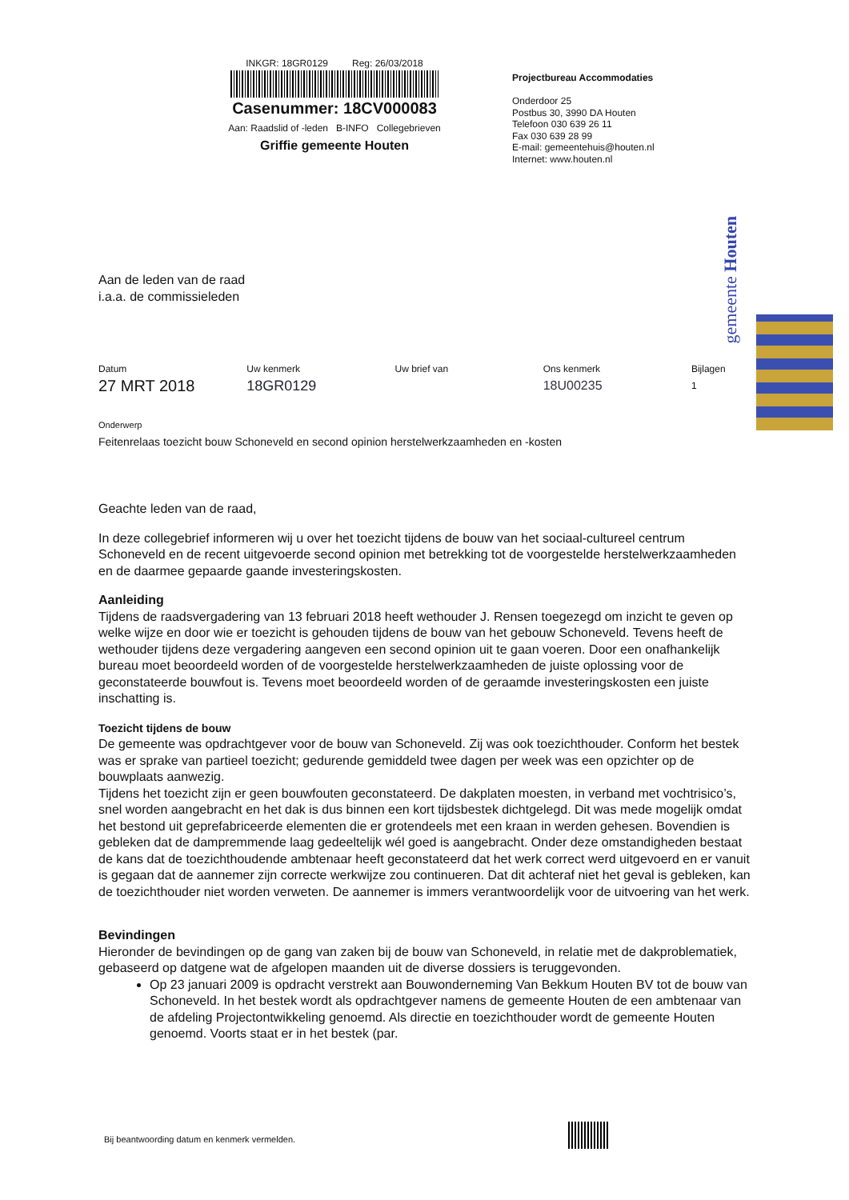INKGR: 18GR0129 Reg: 26/03/2018
Casenummer: 18CV000083
Aan: Raadslid of -leden B-INFO Collegebrieven
Griffie gemeente Houten
Projectbureau Accommodaties
Onderdoor 25
Postbus 30, 3990 DA Houten
Telefoon 030 639 26 11
Fax 030 639 28 99
E-mail: gemeentehuis@houten.nl
Internet: www.houten.nl
gemeente Houten
Aan de leden van de raad
i.a.a. de commissieleden
Datum
27 MRT 2018
Uw kenmerk
18GR0129
Uw brief van Ons kenmerk
18U00235
Bijlagen
1
Onderwerp
Feitenrelaas toezicht bouw Schoneveld en second opinion herstelwerkzaamheden en -kosten
Geachte leden van de raad,
In deze collegebrief informeren wij u over het toezicht tijdens de bouw van het sociaal-cultureel centrum Schoneveld en de recent uitgevoerde second opinion met betrekking tot de voorgestelde herstelwerkzaamheden en de daarmee gepaarde gaande investeringskosten.
Aanleiding
Tijdens de raadsvergadering van 13 februari 2018 heeft wethouder J. Rensen toegezegd om inzicht te geven op welke wijze en door wie er toezicht is gehouden tijdens de bouw van het gebouw Schoneveld. Tevens heeft de wethouder tijdens deze vergadering aangeven een second opinion uit te gaan voeren. Door een onafhankelijk bureau moet beoordeeld worden of de voorgestelde herstelwerkzaamheden de juiste oplossing voor de geconstateerde bouwfout is. Tevens moet beoordeeld worden of de geraamde investeringskosten een juiste inschatting is.
Toezicht tijdens de bouw
De gemeente was opdrachtgever voor de bouw van Schoneveld. Zij was ook toezichthouder. Conform het bestek was er sprake van partieel toezicht; gedurende gemiddeld twee dagen per week was een opzichter op de bouwplaats aanwezig.
Tijdens het toezicht zijn er geen bouwfouten geconstateerd. De dakplaten moesten, in verband met vochtrisico’s, snel worden aangebracht en het dak is dus binnen een kort tijdsbestek dichtgelegd. Dit was mede mogelijk omdat het bestond uit geprefabriceerde elementen die er grotendeels met een kraan in werden gehesen. Bovendien is gebleken dat de dampremmende laag gedeeltelijk wél goed is aangebracht. Onder deze omstandigheden bestaat de kans dat de toezichthoudende ambtenaar heeft geconstateerd dat het werk correct werd uitgevoerd en er vanuit is gegaan dat de aannemer zijn correcte werkwijze zou continueren. Dat dit achteraf niet het geval is gebleken, kan de toezichthouder niet worden verweten. De aannemer is immers verantwoordelijk voor de uitvoering van het werk.
Bevindingen
Hieronder de bevindingen op de gang van zaken bij de bouw van Schoneveld, in relatie met de dakproblematiek, gebaseerd op datgene wat de afgelopen maanden uit de diverse dossiers is teruggevonden.
Op 23 januari 2009 is opdracht verstrekt aan Bouwonderneming Van Bekkum Houten BV tot de bouw van Schoneveld. In het bestek wordt als opdrachtgever namens de gemeente Houten de een ambtenaar van de afdeling Projectontwikkeling genoemd. Als directie en toezichthouder wordt de gemeente Houten genoemd. Voorts staat er in het bestek (par.
Bij beantwoording datum en kenmerk vermelden.